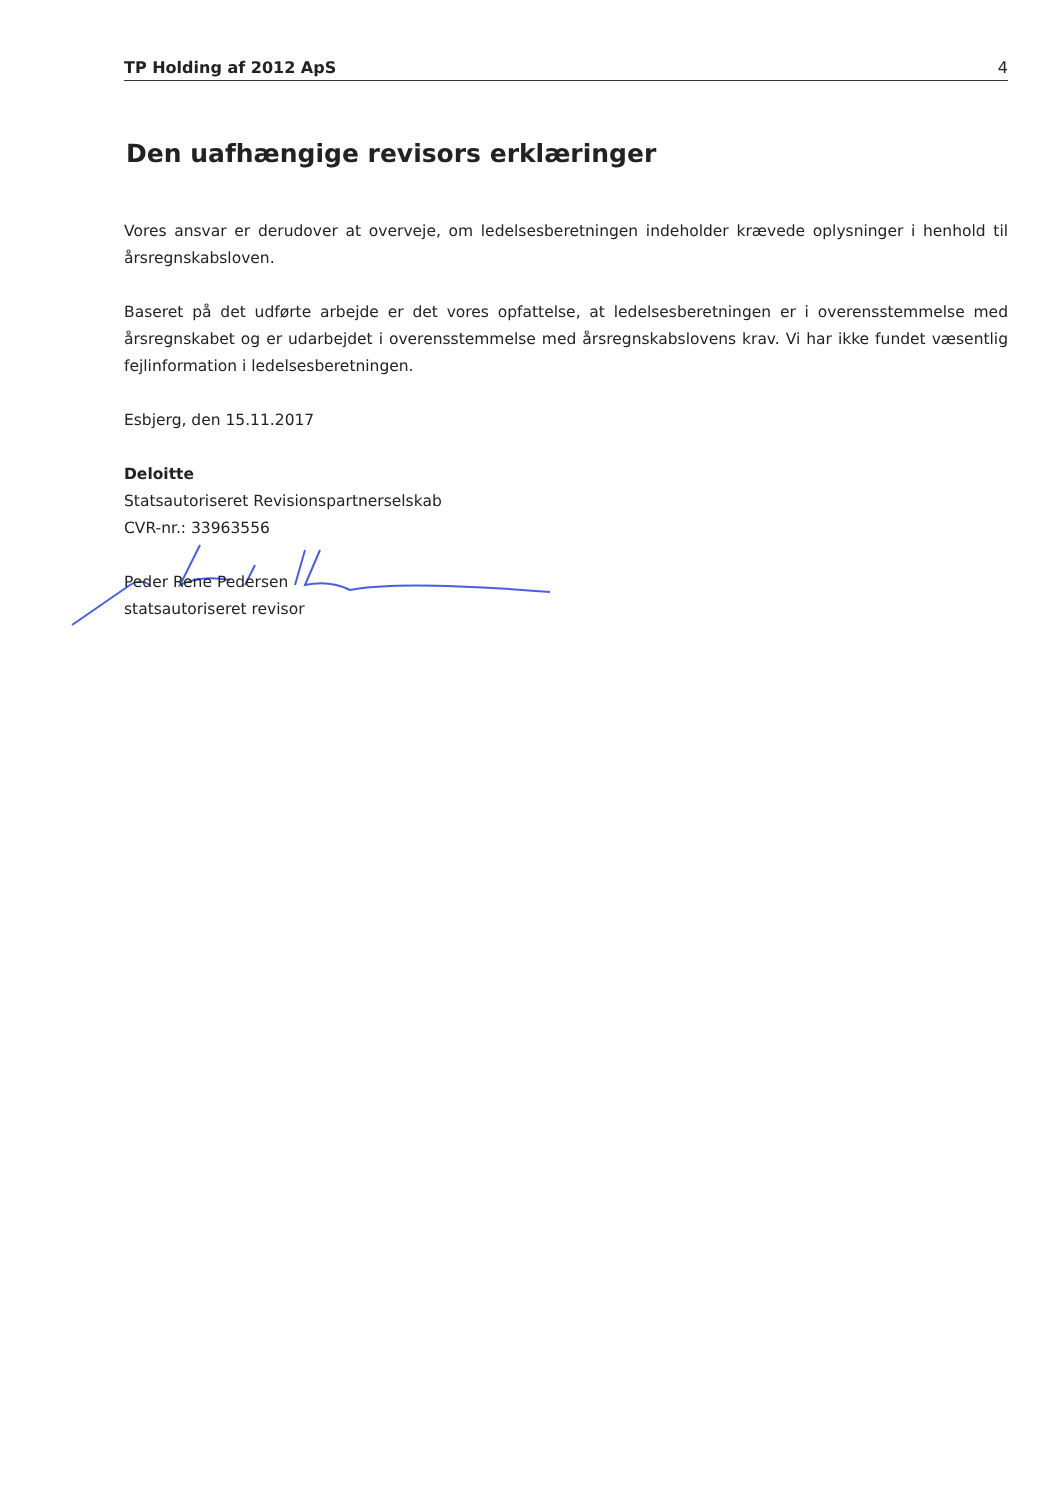TP Holding af 2012 ApS 4
Den uafhængige revisors erklæringer
Vores ansvar er derudover at overveje, om ledelsesberetningen indeholder krævede oplysninger i henhold til årsregnskabsloven.
Baseret på det udførte arbejde er det vores opfattelse, at ledelsesberetningen er i overensstemmelse med årsregnskabet og er udarbejdet i overensstemmelse med årsregnskabslovens krav. Vi har ikke fundet væsentlig fejlinformation i ledelsesberetningen.
Esbjerg, den 15.11.2017
Deloitte
Statsautoriseret Revisionspartnerselskab
CVR-nr.: 33963556
Peder Rene Pedersen
statsautoriseret revisor